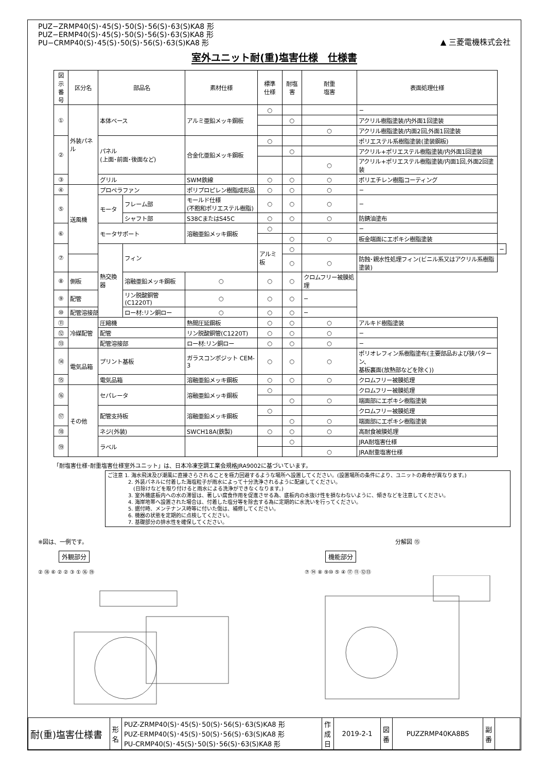PUZ−ZRMP40(S)･45(S)･50(S)･56(S)･63(S)KA8 形
PUZ−ERMP40(S)･45(S)･50(S)･56(S)･63(S)KA8 形
PU−CRMP40(S)･45(S)･50(S)･56(S)･63(S)KA8 形
▲ 三菱電機株式会社
室外ユニット耐(重)塩害仕様　仕様書
| 図示 番号 | 区分名 | 部品名 | | 素材仕様 | 標準 仕様 | 耐塩害 | 耐重 塩害 | 表面処理仕様 | |
| --- | --- | --- | --- | --- | --- | --- | --- | --- | --- |
| ① | 外装パネル | 本体ベース | | アルミ亜鉛メッキ鋼板 | ○ | | | − | |
| | | | | | | ○ | | アクリル樹脂塗装/内外面1回塗装 | |
| | | | | | | | ○ | アクリル樹脂塗装/内面2回,外面1回塗装 | |
| ② | | パネル (上面･前面･後面など) | | 合金化亜鉛メッキ鋼板 | ○ | | | ポリエステル系樹脂塗装(塗装鋼板) | |
| | | | | | | ○ | | アクリル+ポリエステル樹脂塗装/内外面1回塗装 | |
| | | | | | | | ○ | アクリル+ポリエステル樹脂塗装/内面1回,外面2回塗装 | |
| ③ | | グリル | | SWM鉄線 | ○ | ○ | ○ | ポリエチレン樹脂コーティング | |
| ④ | 送風機 | プロペラファン | | ポリプロピレン樹脂成形品 | ○ | ○ | ○ | − | |
| ⑤ | | モータ | フレーム部 | モールド仕様 (不飽和ポリエステル樹脂) | ○ | ○ | ○ | − | |
| | | | シャフト部 | S38CまたはS45C | ○ | ○ | ○ | 防錆油塗布 | |
| ⑥ | | モータサポート | | 溶融亜鉛メッキ鋼板 | ○ | | | − | |
| | | | | | | ○ | ○ | 板金端面にエポキシ樹脂塗装 | |
| ⑦ | | 熱交換器 | フィン | | アルミ板 | ○ | | | − |
| | | | | | | ○ | ○ | 防蝕･親水性処理フィン(ビニル系又はアクリル系樹脂塗装) | |
| ⑧ | 側板 | | 溶融亜鉛メッキ鋼板 | ○ | ○ | ○ | クロムフリー被膜処理 | | |
| ⑨ | 配管 | | リン脱酸銅管(C1220T) | ○ | ○ | ○ | − | | |
| ⑩ | 配管溶接部 | | ロー材:リン銅ロー | ○ | ○ | ○ | − | | |
| ⑪ | 冷媒配管 | 圧縮機 | | 熱間圧延鋼板 | ○ | ○ | ○ | アルキド樹脂塗装 | |
| ⑫ | | 配管 | | リン脱酸銅管(C1220T) | ○ | ○ | ○ | − | |
| ⑬ | | 配管溶接部 | | ロー材:リン銅ロー | ○ | ○ | ○ | − | |
| ⑭ | 電気品箱 | プリント基板 | | ガラスコンポジット CEM-3 | ○ | ○ | ○ | ポリオレフィン系樹脂塗布(主要部品および狭パターン、 基板裏面(放熱部などを除く)) | |
| ⑮ | | 電気品箱 | | 溶融亜鉛メッキ鋼板 | ○ | ○ | ○ | クロムフリー被膜処理 | |
| ⑯ | その他 | セパレータ | | 溶融亜鉛メッキ鋼板 | ○ | | | クロムフリー被膜処理 | |
| | | | | | | ○ | ○ | 端面部にエポキシ樹脂塗装 | |
| ⑰ | | 配管支持板 | | 溶融亜鉛メッキ鋼板 | ○ | | | クロムフリー被膜処理 | |
| | | | | | | ○ | ○ | 端面部にエポキシ樹脂塗装 | |
| ⑱ | | ネジ(外装) | | SWCH18A(鉄製) | ○ | ○ | ○ | 高耐食被膜処理 | |
| ⑲ | | ラベル | | | | ○ | | JRA耐塩害仕様 | |
| | | | | | | | ○ | JRA耐重塩害仕様 | |
「耐塩害仕様･耐重塩害仕様室外ユニット」は、日本冷凍空調工業会規格JRA9002に基づいています。
ご注意 1. 海水飛沫及び潮風に直接さらされることを極力回避するような場所へ設置してください。(設置場所の条件により、ユニットの寿命が異なります。)
　　　　2. 外装パネルに付着した海塩粒子が雨水によって十分洗浄されるように配慮してください。
　　　　　(日除けなどを取り付けると雨水による洗浄ができなくなります。)
　　　　3. 室外機底板内への水の滞留は、著しい腐食作用を促進させる為、底板内の水抜け性を損なわないように、傾きなどを注意してください。
　　　　4. 海岸地帯へ設置された場合は、付着した塩分等を除去する為に定期的に水洗いを行ってください。
　　　　5. 据付時、メンテナンス時等に付いた傷は、補修してください。
　　　　6. 機器の状態を定期的に点検してください。
　　　　7. 基礎部分の排水性を確保してください。
※図は、一例です。
外観部分
② ⑱ ⑥ ② ② ③ ① ⑯ ⑲
分解図 ⑮
機能部分
⑦ ⑭ ⑧ ⑨⑩ ⑤ ④ ⑰ ⑪ ⑫⑬
| 耐(重)塩害仕様書 | 形 名 | PUZ-ZRMP40(S)･45(S)･50(S)･56(S)･63(S)KA8 形 PUZ-ERMP40(S)･45(S)･50(S)･56(S)･63(S)KA8 形 PU-CRMP40(S)･45(S)･50(S)･56(S)･63(S)KA8 形 | 作 成 日 | 2019-2-1 | 図 番 | PUZZRMP40KA8BS | 副 番 | |